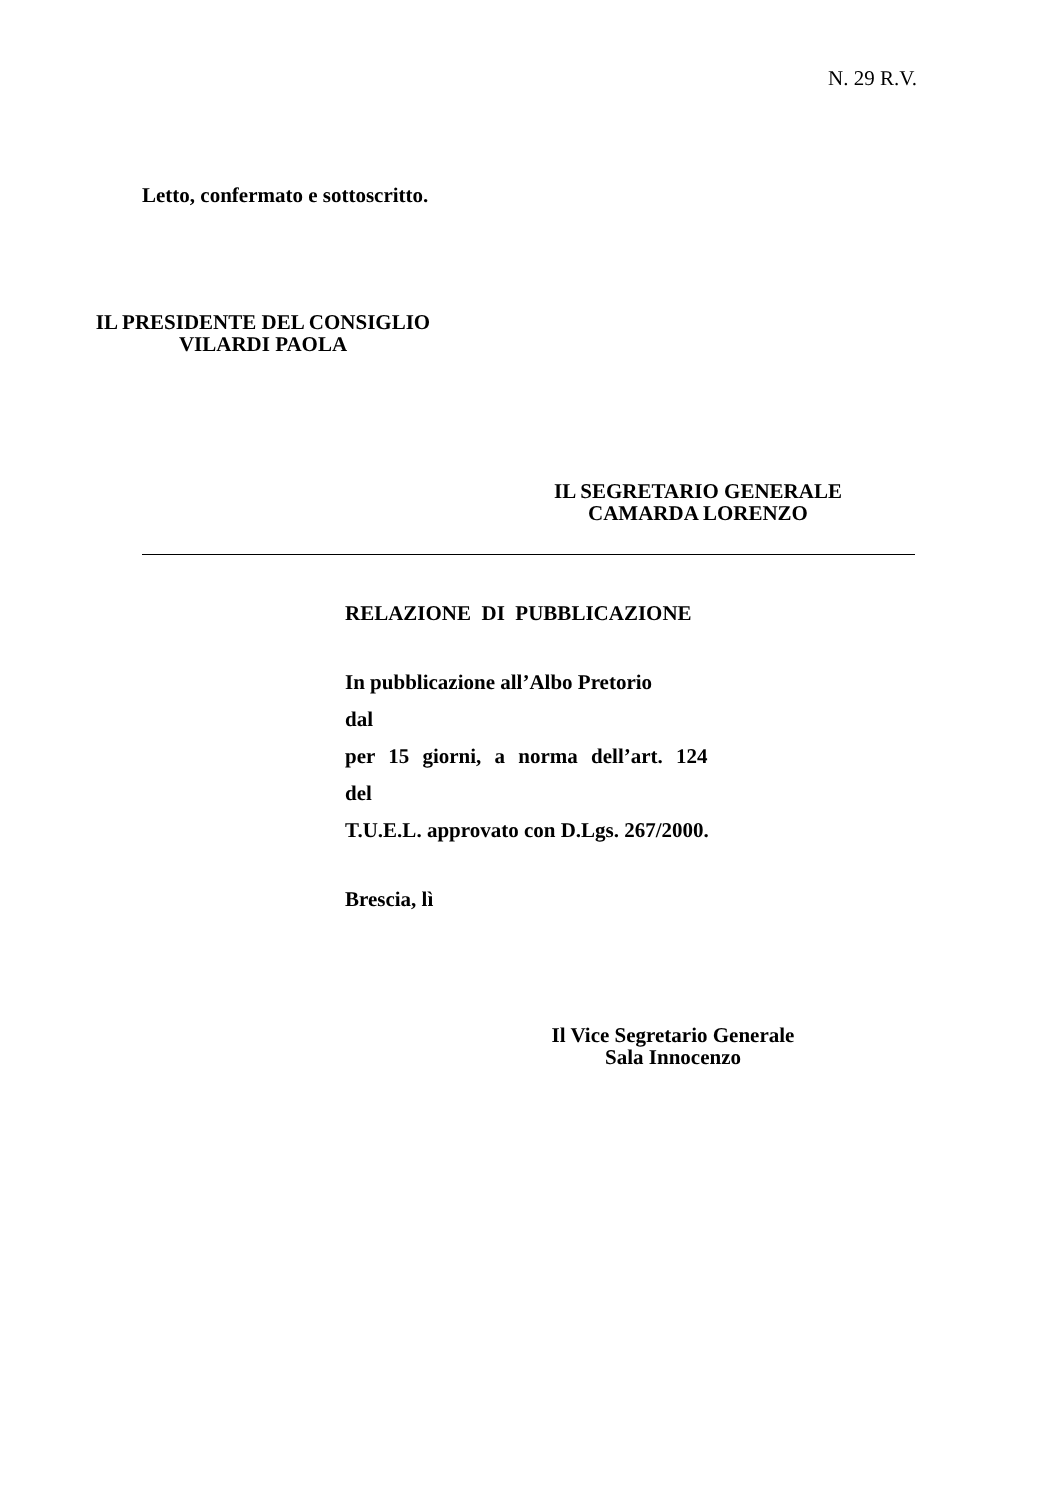N. 29 R.V.
Letto, confermato e sottoscritto.
IL PRESIDENTE DEL CONSIGLIO
VILARDI PAOLA
IL SEGRETARIO GENERALE
CAMARDA LORENZO
RELAZIONE DI PUBBLICAZIONE
In pubblicazione all’Albo Pretorio
dal
per 15 giorni, a norma dell’art. 124 del
T.U.E.L. approvato con D.Lgs. 267/2000.
Brescia, lì
Il Vice Segretario Generale
Sala Innocenzo